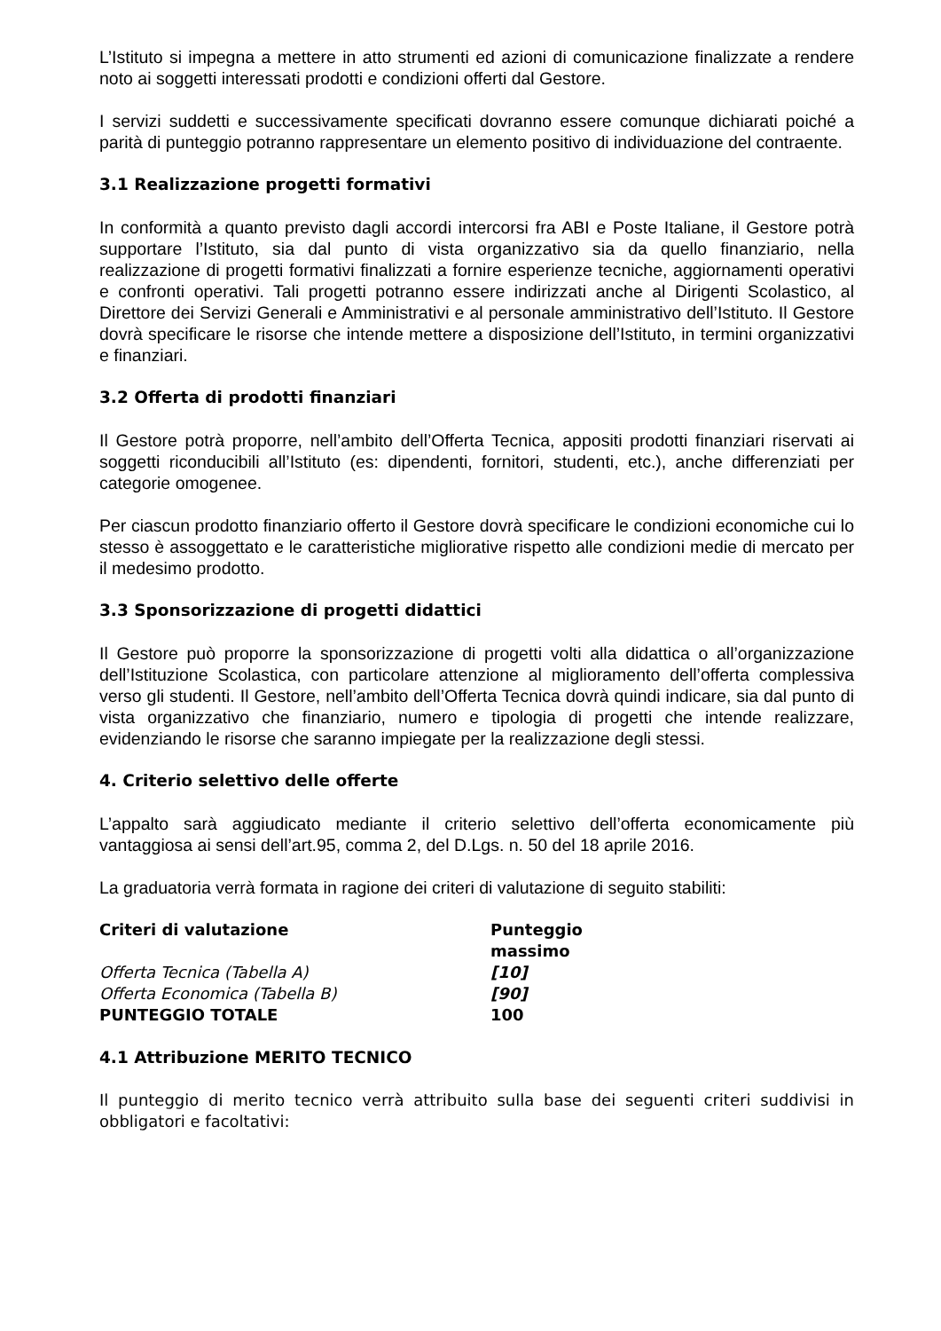L’Istituto si impegna a mettere in atto strumenti ed azioni di comunicazione finalizzate a rendere noto ai soggetti interessati prodotti e condizioni offerti dal Gestore.
I servizi suddetti e successivamente specificati dovranno essere comunque dichiarati poiché a parità di punteggio potranno rappresentare un elemento positivo di individuazione del contraente.
3.1 Realizzazione progetti formativi
In conformità a quanto previsto dagli accordi intercorsi fra ABI e Poste Italiane, il Gestore potrà supportare l’Istituto, sia dal punto di vista organizzativo sia da quello finanziario, nella realizzazione di progetti formativi finalizzati a fornire esperienze tecniche, aggiornamenti operativi e confronti operativi. Tali progetti potranno essere indirizzati anche al Dirigenti Scolastico, al Direttore dei Servizi Generali e Amministrativi e al personale amministrativo dell’Istituto. Il Gestore dovrà specificare le risorse che intende mettere a disposizione dell’Istituto, in termini organizzativi e finanziari.
3.2 Offerta di prodotti finanziari
Il Gestore potrà proporre, nell’ambito dell’Offerta Tecnica, appositi prodotti finanziari riservati ai soggetti riconducibili all’Istituto (es: dipendenti, fornitori, studenti, etc.), anche differenziati per categorie omogenee.
Per ciascun prodotto finanziario offerto il Gestore dovrà specificare le condizioni economiche cui lo stesso è assoggettato e le caratteristiche migliorative rispetto alle condizioni medie di mercato per il medesimo prodotto.
3.3 Sponsorizzazione di progetti didattici
Il Gestore può proporre la sponsorizzazione di progetti volti alla didattica o all’organizzazione dell’Istituzione Scolastica, con particolare attenzione al miglioramento dell’offerta complessiva verso gli studenti. Il Gestore, nell’ambito dell’Offerta Tecnica dovrà quindi indicare, sia dal punto di vista organizzativo che finanziario, numero e tipologia di progetti che intende realizzare, evidenziando le risorse che saranno impiegate per la realizzazione degli stessi.
4. Criterio selettivo delle offerte
L’appalto sarà aggiudicato mediante il criterio selettivo dell’offerta economicamente più vantaggiosa ai sensi dell’art.95, comma 2, del D.Lgs. n. 50 del 18 aprile 2016.
La graduatoria verrà formata in ragione dei criteri di valutazione di seguito stabiliti:
| Criteri di valutazione | Punteggio massimo |
| --- | --- |
| Offerta Tecnica (Tabella A) | [10] |
| Offerta Economica (Tabella B) | [90] |
| PUNTEGGIO TOTALE | 100 |
4.1 Attribuzione MERITO TECNICO
Il punteggio di merito tecnico verrà attribuito sulla base dei seguenti criteri suddivisi in obbligatori e facoltativi: